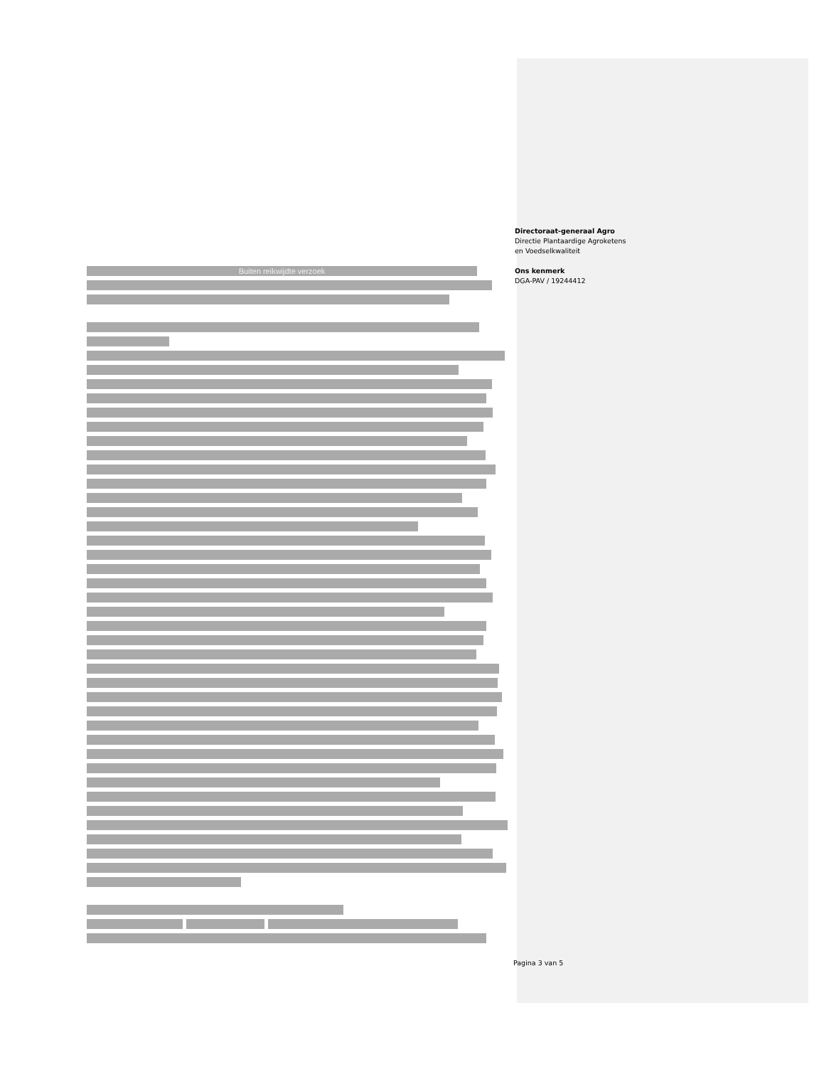Directoraat-generaal Agro
Directie Plantaardige Agroketens
en Voedselkwaliteit
Ons kenmerk
DGA-PAV / 19244412
Buiten reikwijdte verzoek
Pagina 3 van 5